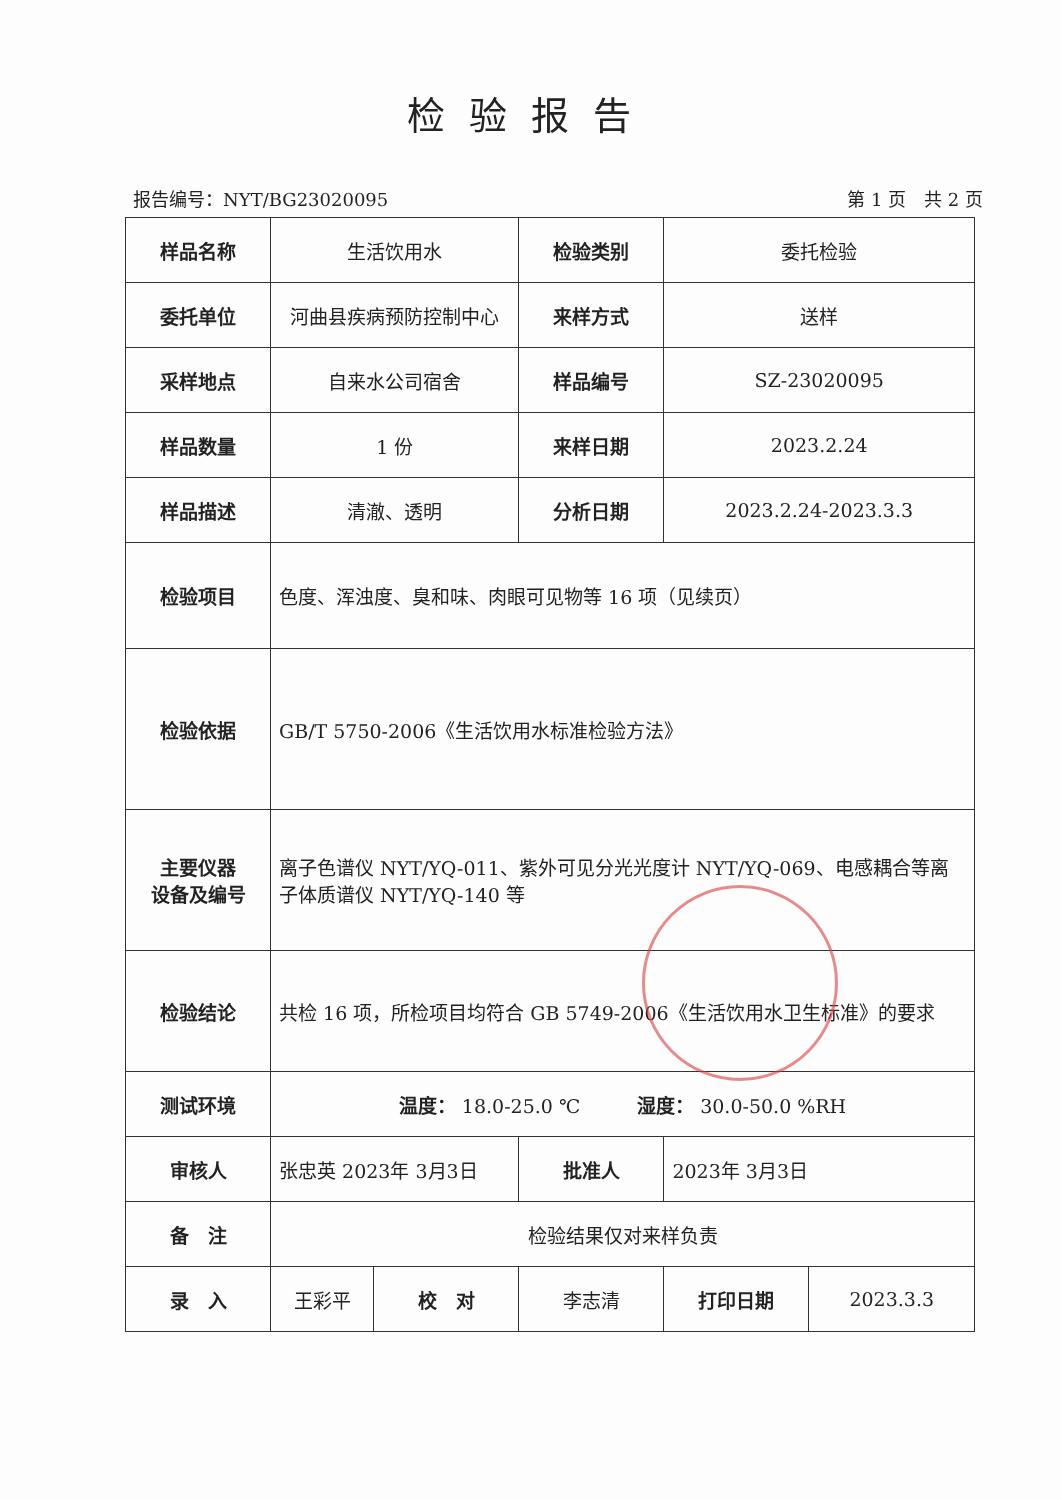检验报告
报告编号：NYT/BG23020095 第 1 页　共 2 页
| 样品名称 | 生活饮用水 | | 检验类别 | 委托检验 | |
| 委托单位 | 河曲县疾病预防控制中心 | | 来样方式 | 送样 | |
| 采样地点 | 自来水公司宿舍 | | 样品编号 | SZ-23020095 | |
| 样品数量 | 1 份 | | 来样日期 | 2023.2.24 | |
| 样品描述 | 清澈、透明 | | 分析日期 | 2023.2.24-2023.3.3 | |
| 检验项目 | 色度、浑浊度、臭和味、肉眼可见物等 16 项（见续页） | | | | |
| 检验依据 | GB/T 5750-2006《生活饮用水标准检验方法》 | | | | |
| 主要仪器 设备及编号 | 离子色谱仪 NYT/YQ-011、紫外可见分光光度计 NYT/YQ-069、电感耦合等离子体质谱仪 NYT/YQ-140 等 | | | | |
| 检验结论 | 共检 16 项，所检项目均符合 GB 5749-2006《生活饮用水卫生标准》的要求 | | | | |
| 测试环境 | 温度： 18.0-25.0 ℃ 湿度： 30.0-50.0 %RH | | | | |
| 审核人 | 张忠英 2023年 3月3日 | | 批准人 | 2023年 3月3日 | |
| 备 注 | 检验结果仅对来样负责 | | | | |
| 录 入 | 王彩平 | 校 对 | 李志清 | 打印日期 | 2023.3.3 |